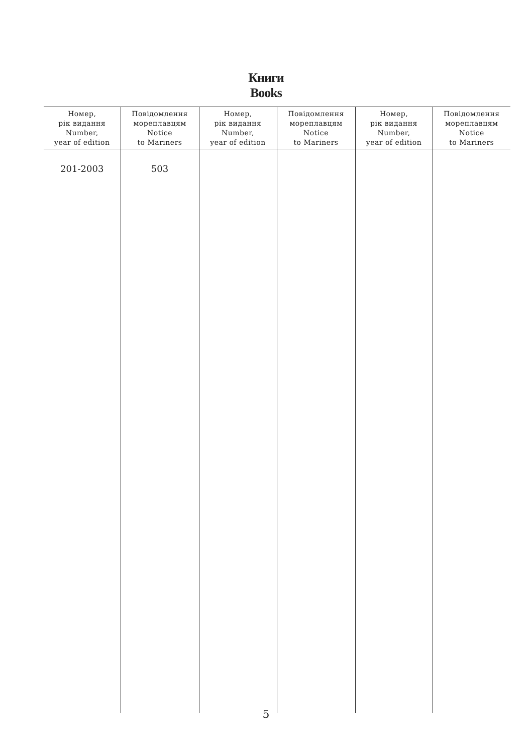Книги
Books
| Номер, рік видання Number, year of edition | Повідомлення мореплавцям Notice to Mariners | Номер, рік видання Number, year of edition | Повідомлення мореплавцям Notice to Mariners | Номер, рік видання Number, year of edition | Повідомлення мореплавцям Notice to Mariners |
| --- | --- | --- | --- | --- | --- |
| 201-2003 | 503 | | | | |
5